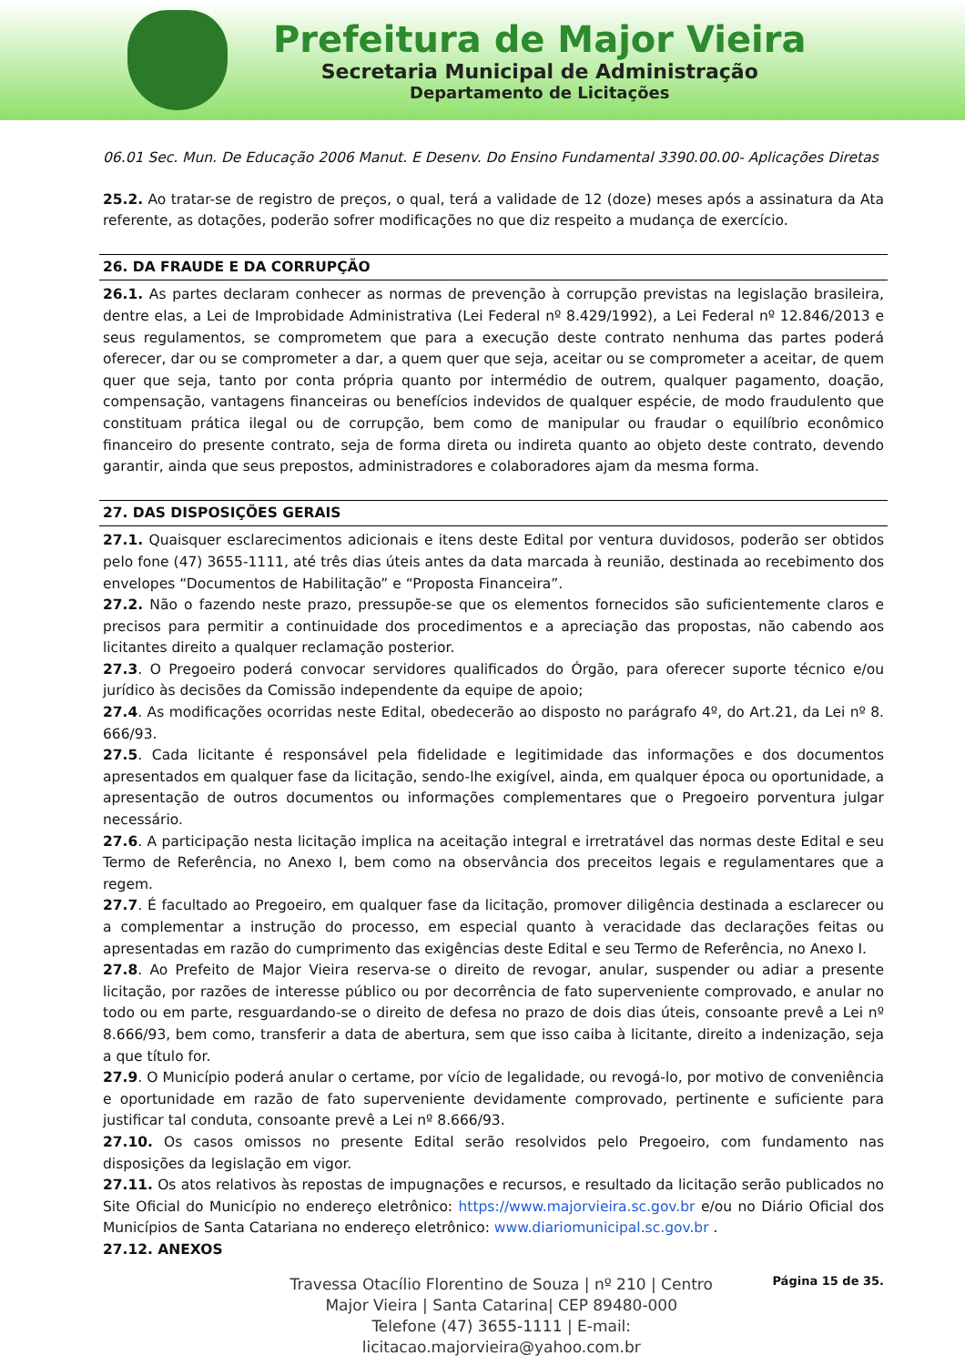Prefeitura de Major Vieira
Secretaria Municipal de Administração
Departamento de Licitações
06.01 Sec. Mun. De Educação 2006 Manut. E Desenv. Do Ensino Fundamental 3390.00.00- Aplicações Diretas
25.2. Ao tratar-se de registro de preços, o qual, terá a validade de 12 (doze) meses após a assinatura da Ata referente, as dotações, poderão sofrer modificações no que diz respeito a mudança de exercício.
26. DA FRAUDE E DA CORRUPÇÃO
26.1. As partes declaram conhecer as normas de prevenção à corrupção previstas na legislação brasileira, dentre elas, a Lei de Improbidade Administrativa (Lei Federal nº 8.429/1992), a Lei Federal nº 12.846/2013 e seus regulamentos, se comprometem que para a execução deste contrato nenhuma das partes poderá oferecer, dar ou se comprometer a dar, a quem quer que seja, aceitar ou se comprometer a aceitar, de quem quer que seja, tanto por conta própria quanto por intermédio de outrem, qualquer pagamento, doação, compensação, vantagens financeiras ou benefícios indevidos de qualquer espécie, de modo fraudulento que constituam prática ilegal ou de corrupção, bem como de manipular ou fraudar o equilíbrio econômico financeiro do presente contrato, seja de forma direta ou indireta quanto ao objeto deste contrato, devendo garantir, ainda que seus prepostos, administradores e colaboradores ajam da mesma forma.
27. DAS DISPOSIÇÕES GERAIS
27.1. Quaisquer esclarecimentos adicionais e itens deste Edital por ventura duvidosos, poderão ser obtidos pelo fone (47) 3655-1111, até três dias úteis antes da data marcada à reunião, destinada ao recebimento dos envelopes “Documentos de Habilitação” e “Proposta Financeira”.
27.2. Não o fazendo neste prazo, pressupõe-se que os elementos fornecidos são suficientemente claros e precisos para permitir a continuidade dos procedimentos e a apreciação das propostas, não cabendo aos licitantes direito a qualquer reclamação posterior.
27.3. O Pregoeiro poderá convocar servidores qualificados do Órgão, para oferecer suporte técnico e/ou jurídico às decisões da Comissão independente da equipe de apoio;
27.4. As modificações ocorridas neste Edital, obedecerão ao disposto no parágrafo 4º, do Art.21, da Lei nº 8. 666/93.
27.5. Cada licitante é responsável pela fidelidade e legitimidade das informações e dos documentos apresentados em qualquer fase da licitação, sendo-lhe exigível, ainda, em qualquer época ou oportunidade, a apresentação de outros documentos ou informações complementares que o Pregoeiro porventura julgar necessário.
27.6. A participação nesta licitação implica na aceitação integral e irretratável das normas deste Edital e seu Termo de Referência, no Anexo I, bem como na observância dos preceitos legais e regulamentares que a regem.
27.7. É facultado ao Pregoeiro, em qualquer fase da licitação, promover diligência destinada a esclarecer ou a complementar a instrução do processo, em especial quanto à veracidade das declarações feitas ou apresentadas em razão do cumprimento das exigências deste Edital e seu Termo de Referência, no Anexo I.
27.8. Ao Prefeito de Major Vieira reserva-se o direito de revogar, anular, suspender ou adiar a presente licitação, por razões de interesse público ou por decorrência de fato superveniente comprovado, e anular no todo ou em parte, resguardando-se o direito de defesa no prazo de dois dias úteis, consoante prevê a Lei nº 8.666/93, bem como, transferir a data de abertura, sem que isso caiba à licitante, direito a indenização, seja a que título for.
27.9. O Município poderá anular o certame, por vício de legalidade, ou revogá-lo, por motivo de conveniência e oportunidade em razão de fato superveniente devidamente comprovado, pertinente e suficiente para justificar tal conduta, consoante prevê a Lei nº 8.666/93.
27.10. Os casos omissos no presente Edital serão resolvidos pelo Pregoeiro, com fundamento nas disposições da legislação em vigor.
27.11. Os atos relativos às repostas de impugnações e recursos, e resultado da licitação serão publicados no Site Oficial do Município no endereço eletrônico: https://www.majorvieira.sc.gov.br e/ou no Diário Oficial dos Municípios de Santa Catariana no endereço eletrônico: www.diariomunicipal.sc.gov.br .
27.12. ANEXOS
Travessa Otacílio Florentino de Souza | nº 210 | Centro
Major Vieira | Santa Catarina| CEP 89480-000
Telefone (47) 3655-1111 | E-mail: licitacao.majorvieira@yahoo.com.br
Página 15 de 35.